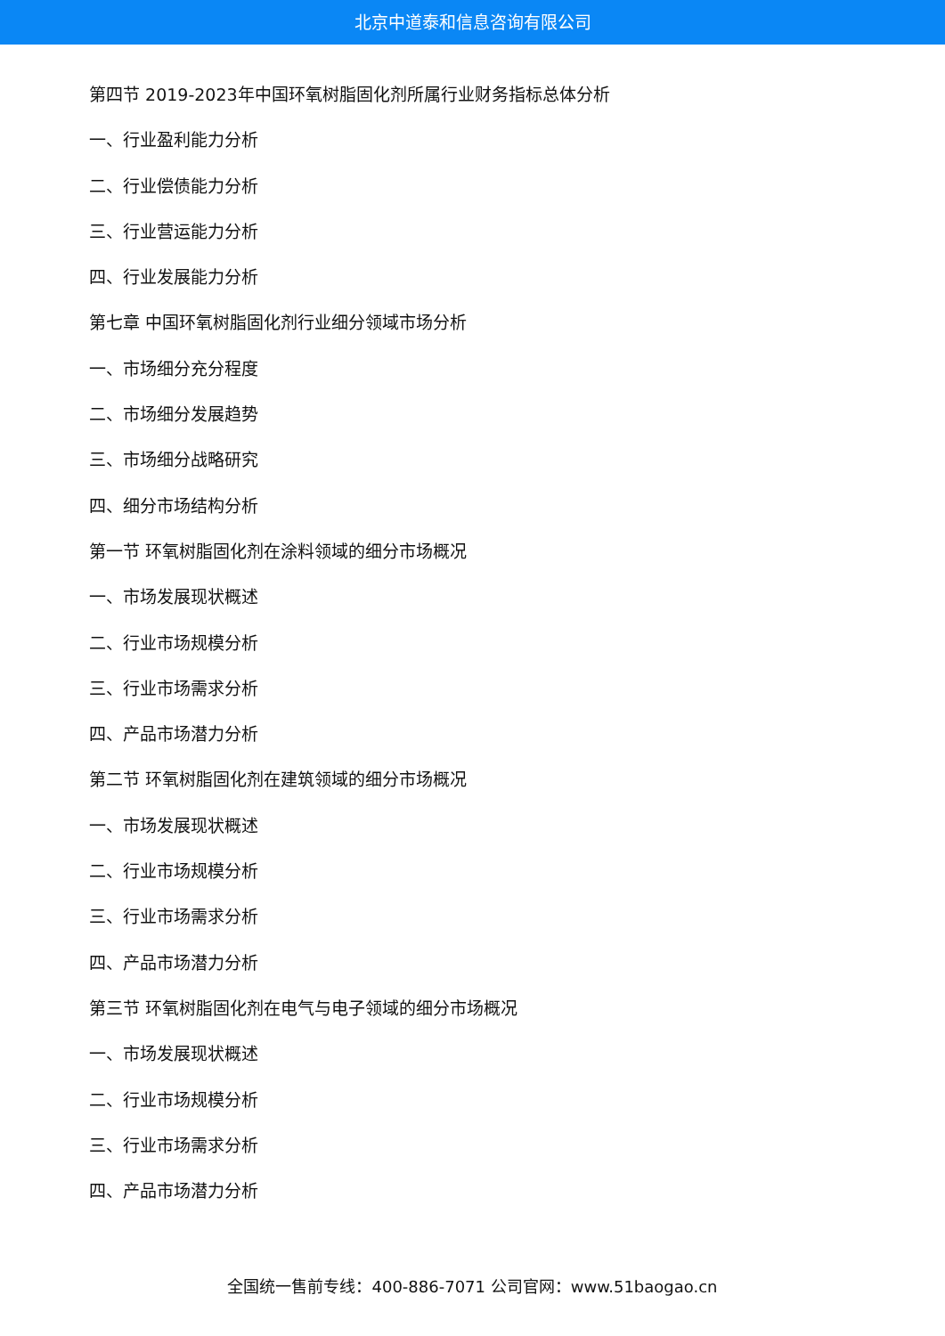北京中道泰和信息咨询有限公司
第四节 2019-2023年中国环氧树脂固化剂所属行业财务指标总体分析
一、行业盈利能力分析
二、行业偿债能力分析
三、行业营运能力分析
四、行业发展能力分析
第七章 中国环氧树脂固化剂行业细分领域市场分析
一、市场细分充分程度
二、市场细分发展趋势
三、市场细分战略研究
四、细分市场结构分析
第一节 环氧树脂固化剂在涂料领域的细分市场概况
一、市场发展现状概述
二、行业市场规模分析
三、行业市场需求分析
四、产品市场潜力分析
第二节 环氧树脂固化剂在建筑领域的细分市场概况
一、市场发展现状概述
二、行业市场规模分析
三、行业市场需求分析
四、产品市场潜力分析
第三节 环氧树脂固化剂在电气与电子领域的细分市场概况
一、市场发展现状概述
二、行业市场规模分析
三、行业市场需求分析
四、产品市场潜力分析
全国统一售前专线：400-886-7071 公司官网：www.51baogao.cn